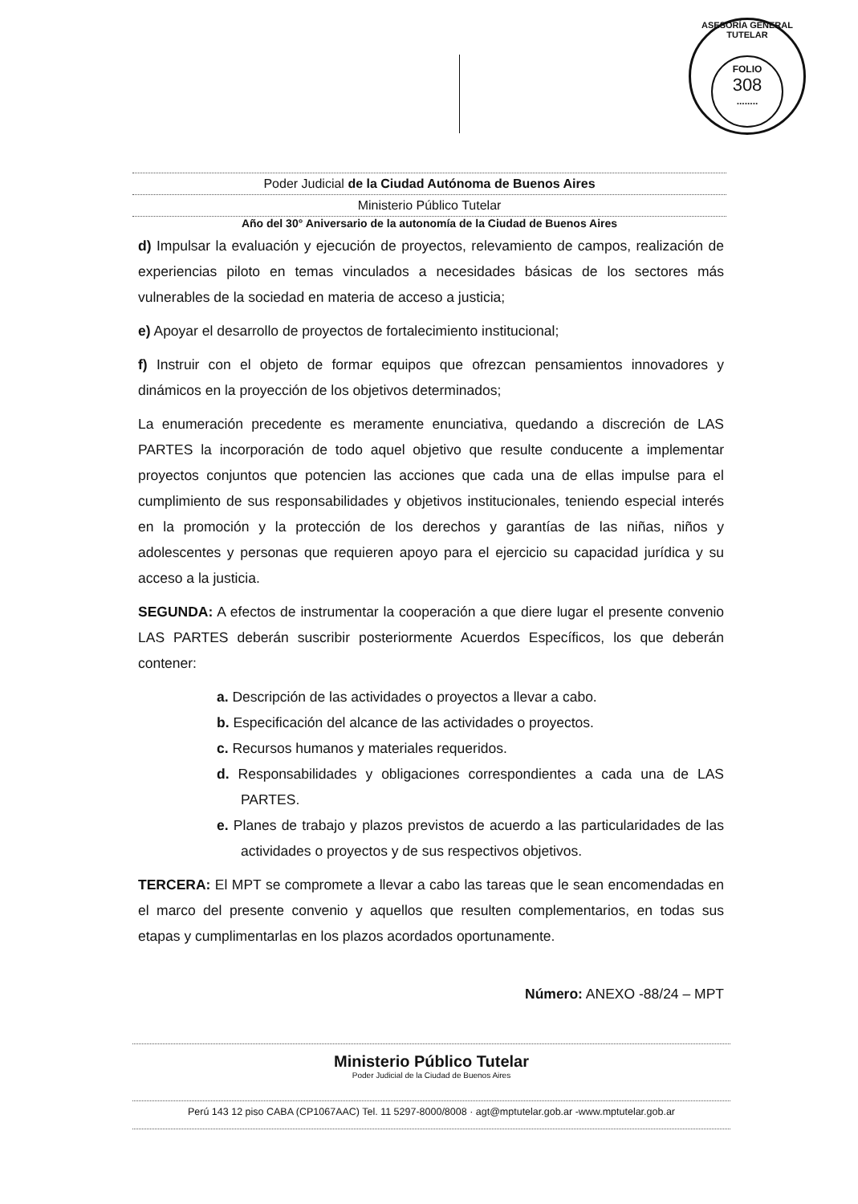ASESORÍA GENERAL TUTELAR
FOLIO
308
........
Poder Judicial de la Ciudad Autónoma de Buenos Aires
Ministerio Público Tutelar
Año del 30° Aniversario de la autonomía de la Ciudad de Buenos Aires
d) Impulsar la evaluación y ejecución de proyectos, relevamiento de campos, realización de experiencias piloto en temas vinculados a necesidades básicas de los sectores más vulnerables de la sociedad en materia de acceso a justicia;
e) Apoyar el desarrollo de proyectos de fortalecimiento institucional;
f) Instruir con el objeto de formar equipos que ofrezcan pensamientos innovadores y dinámicos en la proyección de los objetivos determinados;
La enumeración precedente es meramente enunciativa, quedando a discreción de LAS PARTES la incorporación de todo aquel objetivo que resulte conducente a implementar proyectos conjuntos que potencien las acciones que cada una de ellas impulse para el cumplimiento de sus responsabilidades y objetivos institucionales, teniendo especial interés en la promoción y la protección de los derechos y garantías de las niñas, niños y adolescentes y personas que requieren apoyo para el ejercicio su capacidad jurídica y su acceso a la justicia.
SEGUNDA: A efectos de instrumentar la cooperación a que diere lugar el presente convenio LAS PARTES deberán suscribir posteriormente Acuerdos Específicos, los que deberán contener:
a. Descripción de las actividades o proyectos a llevar a cabo.
b. Especificación del alcance de las actividades o proyectos.
c. Recursos humanos y materiales requeridos.
d. Responsabilidades y obligaciones correspondientes a cada una de LAS PARTES.
e. Planes de trabajo y plazos previstos de acuerdo a las particularidades de las actividades o proyectos y de sus respectivos objetivos.
TERCERA: El MPT se compromete a llevar a cabo las tareas que le sean encomendadas en el marco del presente convenio y aquellos que resulten complementarios, en todas sus etapas y cumplimentarlas en los plazos acordados oportunamente.
Número: ANEXO -88/24 – MPT
Ministerio Público Tutelar
Poder Judicial de la Ciudad de Buenos Aires
Perú 143 12 piso CABA (CP1067AAC) Tel. 11 5297-8000/8008 · agt@mptutelar.gob.ar -www.mptutelar.gob.ar